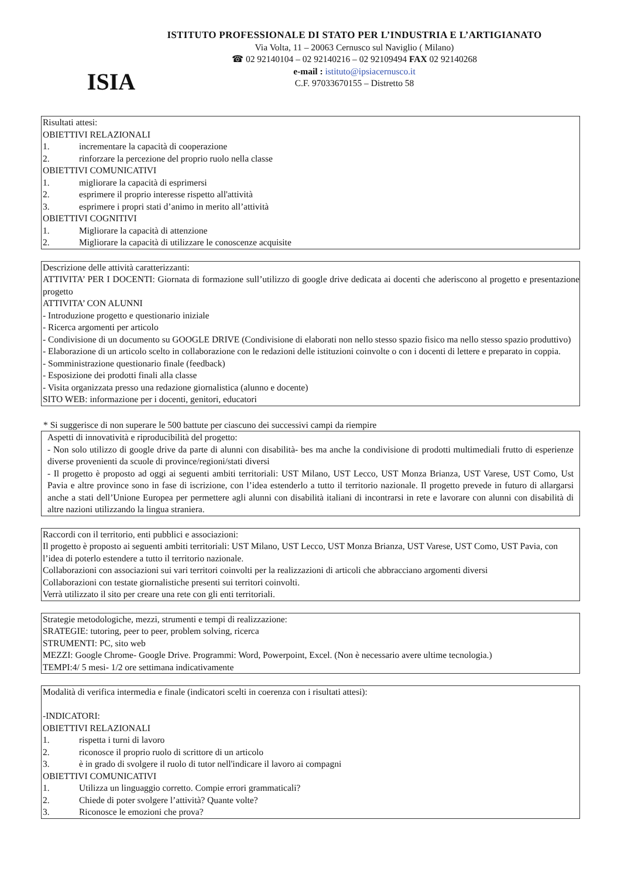ISIA
ISTITUTO PROFESSIONALE DI STATO PER L’INDUSTRIA E L’ARTIGIANATO
Via Volta, 11 – 20063 Cernusco sul Naviglio ( Milano)
☎ 02 92140104 – 02 92140216 – 02 92109494 FAX 02 92140268
e-mail : istituto@ipsiacernusco.it
C.F. 97033670155 – Distretto 58
Risultati attesi:
OBIETTIVI RELAZIONALI
1. incrementare la capacità di cooperazione
2. rinforzare la percezione del proprio ruolo nella classe
OBIETTIVI COMUNICATIVI
1. migliorare la capacità di esprimersi
2. esprimere il proprio interesse rispetto all'attività
3. esprimere i propri stati d’animo in merito all’attività
OBIETTIVI COGNITIVI
1. Migliorare la capacità di attenzione
2. Migliorare la capacità di utilizzare le conoscenze acquisite
Descrizione delle attività caratterizzanti:
ATTIVITA’ PER I DOCENTI: Giornata di formazione sull’utilizzo di google drive dedicata ai docenti che aderiscono al progetto e presentazione progetto
ATTIVITA’ CON ALUNNI
- Introduzione progetto e questionario iniziale
- Ricerca argomenti per articolo
- Condivisione di un documento su GOOGLE DRIVE (Condivisione di elaborati non nello stesso spazio fisico ma nello stesso spazio produttivo)
- Elaborazione di un articolo scelto in collaborazione con le redazioni delle istituzioni coinvolte o con i docenti di lettere e preparato in coppia.
- Somministrazione questionario finale (feedback)
- Esposizione dei prodotti finali alla classe
- Visita organizzata presso una redazione giornalistica (alunno e docente)
SITO WEB: informazione per i docenti, genitori, educatori
* Si suggerisce di non superare le 500 battute per ciascuno dei successivi campi da riempire
Aspetti di innovatività e riproducibilità del progetto:
- Non solo utilizzo di google drive da parte di alunni con disabilità- bes ma anche la condivisione di prodotti multimediali frutto di esperienze diverse provenienti da scuole di province/regioni/stati diversi
- Il progetto è proposto ad oggi ai seguenti ambiti territoriali: UST Milano, UST Lecco, UST Monza Brianza, UST Varese, UST Como, Ust Pavia e altre province sono in fase di iscrizione, con l’idea estenderlo a tutto il territorio nazionale. Il progetto prevede in futuro di allargarsi anche a stati dell’Unione Europea per permettere agli alunni con disabilità italiani di incontrarsi in rete e lavorare con alunni con disabilità di altre nazioni utilizzando la lingua straniera.
Raccordi con il territorio, enti pubblici e associazioni:
Il progetto è proposto ai seguenti ambiti territoriali: UST Milano, UST Lecco, UST Monza Brianza, UST Varese, UST Como, UST Pavia, con l’idea di poterlo estendere a tutto il territorio nazionale.
Collaborazioni con associazioni sui vari territori coinvolti per la realizzazioni di articoli che abbracciano argomenti diversi
Collaborazioni con testate giornalistiche presenti sui territori coinvolti.
Verrà utilizzato il sito per creare una rete con gli enti territoriali.
Strategie metodologiche, mezzi, strumenti e tempi di realizzazione:
SRATEGIE: tutoring, peer to peer, problem solving, ricerca
STRUMENTI: PC, sito web
MEZZI: Google Chrome- Google Drive. Programmi: Word, Powerpoint, Excel. (Non è necessario avere ultime tecnologia.)
TEMPI:4/ 5 mesi- 1/2 ore settimana indicativamente
Modalità di verifica intermedia e finale (indicatori scelti in coerenza con i risultati attesi):
-INDICATORI:
OBIETTIVI RELAZIONALI
1. rispetta i turni di lavoro
2. riconosce il proprio ruolo di scrittore di un articolo
3. è in grado di svolgere il ruolo di tutor nell'indicare il lavoro ai compagni
OBIETTIVI COMUNICATIVI
1. Utilizza un linguaggio corretto. Compie errori grammaticali?
2. Chiede di poter svolgere l’attività? Quante volte?
3. Riconosce le emozioni che prova?